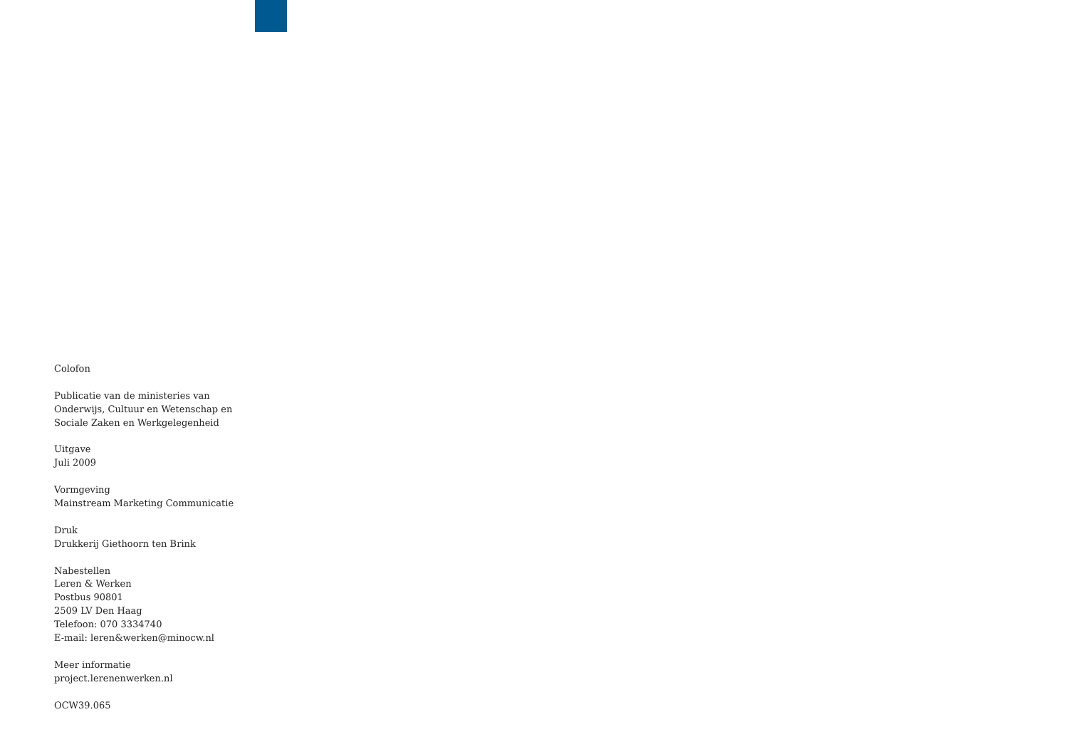Colofon
Publicatie van de ministeries van
Onderwijs, Cultuur en Wetenschap en
Sociale Zaken en Werkgelegenheid
Uitgave
Juli 2009
Vormgeving
Mainstream Marketing Communicatie
Druk
Drukkerij Giethoorn ten Brink
Nabestellen
Leren & Werken
Postbus 90801
2509 LV Den Haag
Telefoon: 070 3334740
E-mail: leren&werken@minocw.nl
Meer informatie
project.lerenenwerken.nl
OCW39.065